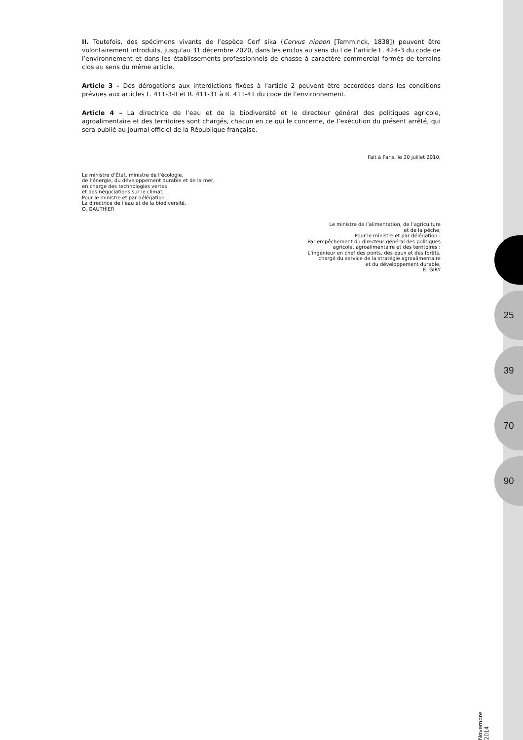II. Toutefois, des spécimens vivants de l’espèce Cerf sika (Cervus nippon [Temminck, 1838]) peuvent être volontairement introduits, jusqu’au 31 décembre 2020, dans les enclos au sens du I de l’article L. 424-3 du code de l’environnement et dans les établissements professionnels de chasse à caractère commercial formés de terrains clos au sens du même article.
Article 3 – Des dérogations aux interdictions fixées à l’article 2 peuvent être accordées dans les conditions prévues aux articles L. 411-3-II et R. 411-31 à R. 411-41 du code de l’environnement.
Article 4 – La directrice de l’eau et de la biodiversité et le directeur général des politiques agricole, agroalimentaire et des territoires sont chargés, chacun en ce qui le concerne, de l’exécution du présent arrêté, qui sera publié au Journal officiel de la République française.
Fait à Paris, le 30 juillet 2010,
Le ministre d’État, ministre de l’écologie,
de l’énergie, du développement durable et de la mer,
en charge des technologies vertes
et des négociations sur le climat,
Pour le ministre et par délégation :
La directrice de l’eau et de la biodiversité,
O. GAUTHIER
Le ministre de l’alimentation, de l’agriculture
et de la pêche,
Pour le ministre et par délégation :
Par empêchement du directeur général des politiques
agricole, agroalimentaire et des territoires :
L’ingénieur en chef des ponts, des eaux et des forêts,
chargé du service de la stratégie agroalimentaire
et du développement durable,
E. GIRY
25
39
70
90
Novembre 2014